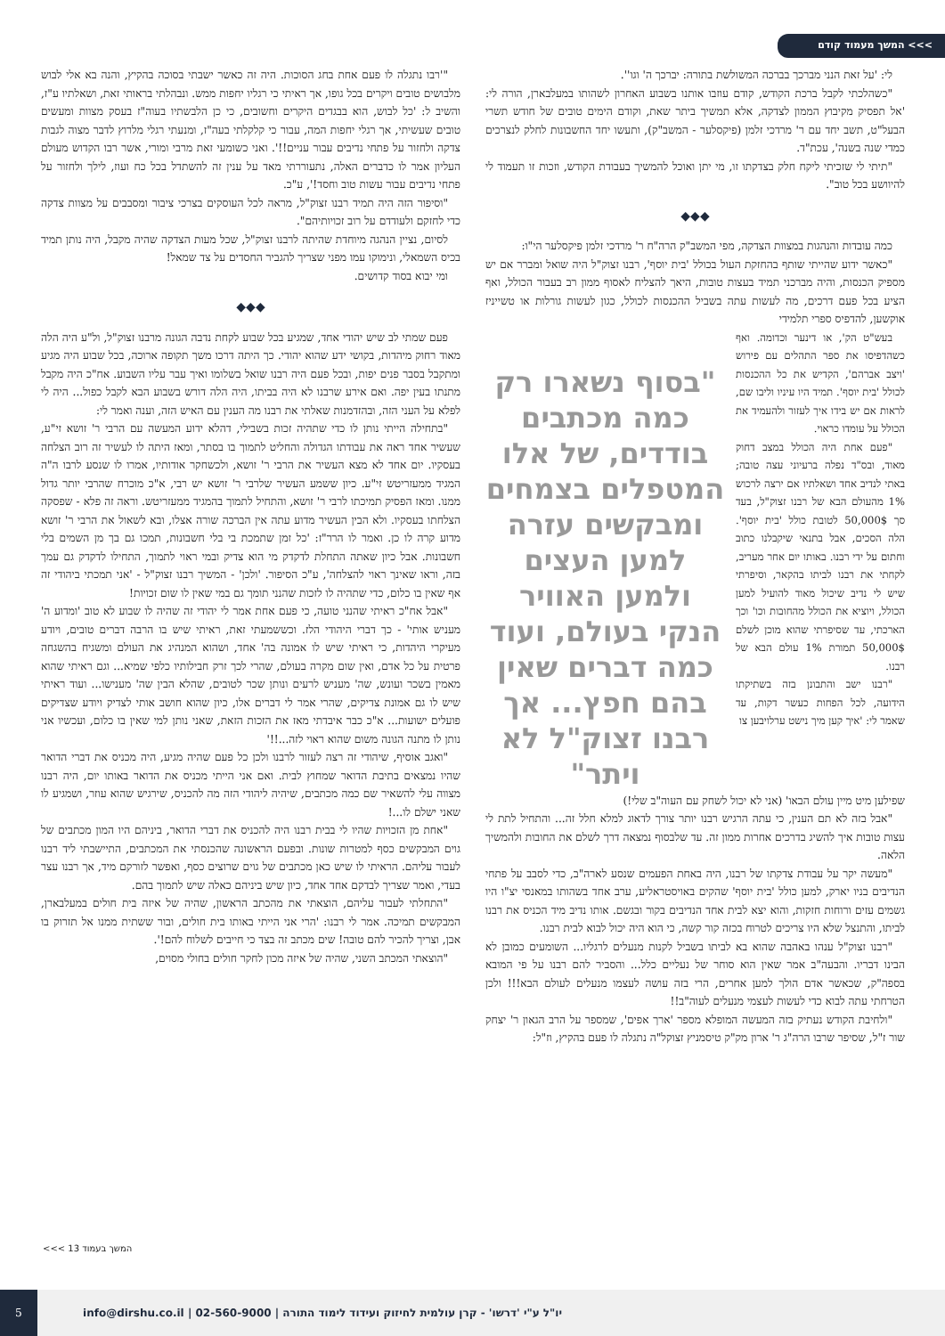>>> המשך מעמוד קודם
לי: 'על זאת הנני מברכך בברכה המשולשת בתורה: יברכך ה' וגו''.
"כשהלכתי לקבל ברכת הקודש, קודם עוזבו אותנו בשבוע האחרון לשהותו במעלבארן, הורה לי: 'אל תפסיק מקיבוץ הממון לצדקה, אלא תמשיך ביתר שאת, וקודם הימים טובים של חודש תשרי הבעל"ט, תשב יחד עם ר' מרדכי זלמן (פיקסלער - המשב"ק), ותעשו יחד החשבונות לחלק לנצרכים כמדי שנה בשנה', עכת"ד.
"תיתי לי שזכיתי ליקח חלק בצדקתו זו, מי יתן ואוכל להמשיך בעבודת הקודש, וזכות זו תעמוד לי להיוושע בכל טוב".
◆◆◆
כמה עובדות והנהגות במצוות הצדקה, מפי המשב"ק הרה"ח ר' מרדכי זלמן פיקסלער הי"ו:
"כאשר ידוע שהייתי שותף בהחזקת העול בכולל 'בית יוסף', רבנו זצוק"ל היה שואל ומברר אם יש מספיק הכנסות, והיה מברכני תמיד בעצות טובות, היאך להצליח לאסוף ממון רב בעבור הכולל, ואף הציע בכל פעם דרכים, מה לעשות עתה בשביל ההכנסות לכולל, כגון לעשות גורלות או טשייניז אוקשען, להדפיס ספרי תלמידי
בעש"ט הק', או דינער וכדומה. ואף כשהדפיסו את ספר התהלים עם פירוש 'ויצב אברהם', הקדיש את כל ההכנסות לכולל 'בית יוסף'. תמיד היו עיניו וליבו שם, לראות אם יש בידו איך לעזור ולהעמיד את הכולל על עומדו כראוי.
"פעם אחת היה הכולל במצב דחוק מאוד, ובס"ד נפלה ברעיוני עצה טובה; באתי לנדיב אחד ושאלתיו אם ירצה לרכוש 1% מהעולם הבא של רבנו זצוק"ל, בעד סך 50,000$ לטובת כולל 'בית יוסף'. הלה הסכים, אבל בתנאי שיקבלנו כתוב וחתום על ידי רבנו. באותו יום אחר מעריב, לקחתי את רבנו לביתו בהקאר, וסיפרתי שיש לי נדיב שיכול מאוד להועיל למען הכולל, ויוציא את הכולל מהחובות וכו' וכך הארכתי, עד שסיפרתי שהוא מוכן לשלם 50,000$ תמורת 1% עולם הבא של רבנו.
"רבנו ישב והתבונן בזה בשתיקתו הידועה, לכל הפחות כעשר דקות, עד שאמר לי: 'איך קען מיך נישט ערלויבען צו
"בסוף נשארו רק כמה מכתבים בודדים, של אלו המטפלים בצמחים ומבקשים עזרה למען העצים ולמען האוויר הנקי בעולם, ועוד כמה דברים שאין בהם חפץ... אך רבנו זצוק"ל לא ויתר"
שפילען מיט מיין עולם הבאו' (אני לא יכול לשחק עם העוה"ב שלי!)
"אבל בזה לא תם הענין, כי עתה הרגיש רבנו יותר צורך לדאוג למלא חלל זה... והתחיל לתת לי עצות טובות איך להשיג בדרכים אחרות ממון זה. עד שלבסוף נמצאה דרך לשלם את החובות ולהמשיך הלאה.
"מעשה יקר על עבודת צדקתו של רבנו, היה באחת הפעמים שנסע לארה"ב, כדי לסבב על פתחי הנדיבים בניו יארק, למען כולל 'בית יוסף' שהקים באויסטראליע, ערב אחד בשהותו במאנסי יצ"ו היו גשמים עזים ורוחות חזקות, והוא יצא לבית אחד הנדיבים בקור ובגשם. אותו נדיב מיד הכניס את רבנו לביתו, והתנצל שלא היו צריכים לטרוח בכזה קור קשה, כי הוא היה יכול לבוא לבית רבנו.
"רבנו זצוק"ל ענהו באהבה שהוא בא לביתו בשביל לקנות מנעלים לרגליו... השומעים כמובן לא הבינו דבריו. והבעה"ב אמר שאין הוא סוחר של נעליים כלל... והסביר להם רבנו על פי המובא בספה"ק, שכאשר אדם הולך למען אחרים, הרי בזה עושה לעצמו מנעלים לעולם הבא!!! ולכן הטרחתי עתה לבוא כדי לעשות לעצמי מנעלים לעוה"ב!!
"ולחיבת הקודש נעתיק בזה המעשה המופלא מספר 'ארך אפים', שמספר על הרב הגאון ר' יצחק שור ז"ל, שסיפר שרבו הרה"ג ר' ארון מק"ק טיסמניץ זצוקל"ה נתגלה לו פעם בהקיץ, וז"ל:
"'רבו נתגלה לו פעם אחת בחג הסוכות. היה זה כאשר ישבתי בסוכה בהקיץ, והנה בא אלי לבוש מלבושים טובים ויקרים בכל גופו, אך ראיתי כי רגליו יחפות ממש. ונבהלתי בראותי זאת, ושאלתיו ע"ז, והשיב ל: 'כל לבוש, הוא בבגדים היקרים וחשובים, כי כן הלבשתיו בעוה"ז בעסק מצוות ומעשים טובים שעשיתי, אך רגלי יחפות המה, עבור כי קלקלתי בעה"ז, ומנעתי רגלי מלרוץ לדבר מצוה לגבות צדקה ולחזור על פתחי נדיבים עבור עניים!!'. ואני כשומעי זאת מרבי ומורי, אשר רבו הקדוש מעולם העליון אמר לו כדברים האלה, נתעוררתי מאד על ענין זה להשתדל בכל כח ועוז, לילך ולחזור על פתחי נדיבים עבור עשות טוב וחסד!', ע"כ.
"וסיפור הזה היה תמיד רבנו זצוק"ל, מראה לכל העוסקים בצרכי ציבור ומסבבים על מצוות צדקה כדי לחזקם ולעודדם על רוב זכויותיהם".
לסיום, נציין הנהגה מיוחדת שהיתה לרבנו זצוק"ל, שכל מעות הצדקה שהיה מקבל, היה נותן תמיד בכיס השמאלי, ונימוקו עמו מפני שצריך להגביר החסדים על צד שמאל!
ומי יבוא בסוד קדושים.
◆◆◆
פעם שמתי לב שיש יהודי אחד, שמגיע בכל שבוע לקחת נדבה הגונה מרבנו זצוק"ל, ול"ע היה הלה מאוד רחוק מיהדות, בקושי ידע שהוא יהודי. כך היתה דרכו משך תקופה ארוכה, בכל שבוע היה מגיע ומתקבל בסבר פנים יפות, ובכל פעם היה רבנו שואל בשלומו ואיך עבר עליו השבוע. אח"כ היה מקבל מתנתו בעין יפה. ואם אירע שרבנו לא היה בביתו, היה הלה דורש בשבוע הבא לקבל כפול... היה לי לפלא על העני הזה, ובהזדמנות שאלתי את רבנו מה הענין עם האיש הזה, וענה ואמר לי:
"בתחילה הייתי נותן לו כדי שתהיה זכות בשבילי, דהלא ידוע המעשה עם הרבי ר' זושא זי"ע, שעשיר אחד ראה את עבודתו הגדולה והחליט לתמוך בו בסתר, ומאז היתה לו לעשיר זה רוב הצלחה בעסקיו. יום אחד לא מצא העשיר את הרבי ר' זושא, ולכשחקר אודותיו, אמרו לו שנסע לרבו ה"ה המגיד ממעזריטש זי"ע. כיון ששמע העשיר שלרבי ר' זושא יש רבי, א"כ מוכרח שהרבי יותר גדול ממנו. ומאז הפסיק תמיכתו לרבי ר' זושא, והתחיל לתמוך בהמגיד ממעזריטש. וראה זה פלא - שפסקה הצלחתו בעסקיו. ולא הבין העשיר מדוע עתה אין הברכה שורה אצלו, ובא לשאול את הרבי ר' זושא מדוע קרה לו כן. ואמר לו הרר"ז: 'כל זמן שתמכת בי בלי חשבונות, תמכו גם בך מן השמים בלי חשבונות. אבל כיון שאתה התחלת לדקדק מי הוא צדיק ובמי ראוי לתמוך, התחילו לדקדק גם עמך בזה, וראו שאינך ראוי להצלחה', ע"כ הסיפור. 'ולכן' - המשיך רבנו זצוק"ל - 'אני תמכתי ביהודי זה אף שאין בו כלום, כדי שתהיה לו לזכות שהנני תומך גם במי שאין לו שום זכויות!
"אבל אח"כ ראיתי שהנני טועה, כי פעם אחת אמר לי יהודי זה שהיה לו שבוע לא טוב 'ומדוע ה' מעניש אותי' - כך דברי היהודי הלז. וכששמעתי זאת, ראיתי שיש בו הרבה דברים טובים, ויודע מעיקרי היהדות, כי ראיתי שיש לו אמונה בה' אחד, ושהוא המנהיג את העולם ומשגיח בהשגחה פרטית על כל אדם, ואין שום מקרה בעולם, שהרי לכך זרק חבילותיו כלפי שמיא... וגם ראיתי שהוא מאמין בשכר ועונש, שה' מעניש לרעים ונותן שכר לטובים, שהלא הבין שה' מענישו... ועוד ראיתי שיש לו גם אמונת צדיקים, שהרי אמר לי דברים אלו, כיון שהוא חושב אותי לצדיק ויודע שצדיקים פועלים ישועות... א"כ כבר איבדתי מאז את הזכות הזאת, שאני נותן למי שאין בו כלום, ועכשיו אני נותן לו מתנה הגונה משום שהוא ראוי לזה...!!'
"ואגב אוסיף, שיהודי זה רצה לעזור לרבנו ולכן כל פעם שהיה מגיע, היה מכניס את דברי הדואר שהיו נמצאים בתיבת הדואר שמחוץ לבית. ואם אני הייתי מכניס את הדואר באותו יום, היה רבנו מצווה עלי להשאיר שם כמה מכתבים, שיהיה ליהודי הזה מה להכניס, שירגיש שהוא עוזר, ושמגיע לו שאני ישלם לו...!
"אחת מן הזכויות שהיו לי בבית רבנו היה להכניס את דברי הדואר, ביניהם היו המון מכתבים של גוים המבקשים כסף למטרות שונות. ובפעם הראשונה שהכנסתי את המכתבים, התיישבתי ליד רבנו לעבור עליהם. הראיתי לו שיש כאן מכתבים של גוים שרוצים כסף, ואפשר לזורקם מיד, אך רבנו עצר בעדי, ואמר שצריך לבדקם אחד אחד, כיון שיש ביניהם כאלה שיש לתמוך בהם.
"התחלתי לעבור עליהם, הוצאתי את מהכתב הראשון, שהיה של איזה בית חולים במעלבארן, המבקשים תמיכה. אמר לי רבנו: 'הרי אני הייתי באותו בית חולים, ובור ששתית ממנו אל תזרוק בו אבן, וצריך להכיר להם טובה! שים מכתב זה בצד כי חייבים לשלוח להם!'.
"הוצאתי המכתב השני, שהיה של איזה מכון לחקר חולים בחולי מסוים,
המשך בעמוד 13 >>>
יו"ל ע"י 'דרשו' - קרן עולמית לחיזוק ועידוד לימוד התורה | 02-560-9000 | info@dirshu.co.il
5